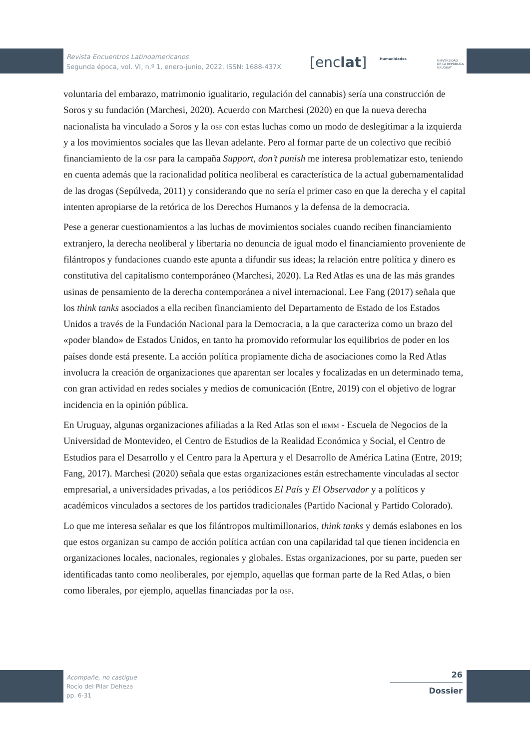Revista Encuentros Latinoamericanos
Segunda época, vol. VI, n.º 1, enero-junio, 2022, ISSN: 1688-437X
[enclat] Humanidades
UNIVERSIDAD
DE LA REPÚBLICA
URUGUAY
voluntaria del embarazo, matrimonio igualitario, regulación del cannabis) sería una construcción de Soros y su fundación (Marchesi, 2020). Acuerdo con Marchesi (2020) en que la nueva derecha nacionalista ha vinculado a Soros y la osf con estas luchas como un modo de deslegitimar a la izquierda y a los movimientos sociales que las llevan adelante. Pero al formar parte de un colectivo que recibió financiamiento de la osf para la campaña Support, don’t punish me interesa problematizar esto, teniendo en cuenta además que la racionalidad política neoliberal es característica de la actual gubernamentalidad de las drogas (Sepúlveda, 2011) y considerando que no sería el primer caso en que la derecha y el capital intenten apropiarse de la retórica de los Derechos Humanos y la defensa de la democracia.
Pese a generar cuestionamientos a las luchas de movimientos sociales cuando reciben financiamiento extranjero, la derecha neoliberal y libertaria no denuncia de igual modo el financiamiento proveniente de filántropos y fundaciones cuando este apunta a difundir sus ideas; la relación entre política y dinero es constitutiva del capitalismo contemporáneo (Marchesi, 2020). La Red Atlas es una de las más grandes usinas de pensamiento de la derecha contemporánea a nivel internacional. Lee Fang (2017) señala que los think tanks asociados a ella reciben financiamiento del Departamento de Estado de los Estados Unidos a través de la Fundación Nacional para la Democracia, a la que caracteriza como un brazo del «poder blando» de Estados Unidos, en tanto ha promovido reformular los equilibrios de poder en los países donde está presente. La acción política propiamente dicha de asociaciones como la Red Atlas involucra la creación de organizaciones que aparentan ser locales y focalizadas en un determinado tema, con gran actividad en redes sociales y medios de comunicación (Entre, 2019) con el objetivo de lograr incidencia en la opinión pública.
En Uruguay, algunas organizaciones afiliadas a la Red Atlas son el iemm - Escuela de Negocios de la Universidad de Montevideo, el Centro de Estudios de la Realidad Económica y Social, el Centro de Estudios para el Desarrollo y el Centro para la Apertura y el Desarrollo de América Latina (Entre, 2019; Fang, 2017). Marchesi (2020) señala que estas organizaciones están estrechamente vinculadas al sector empresarial, a universidades privadas, a los periódicos El País y El Observador y a políticos y académicos vinculados a sectores de los partidos tradicionales (Partido Nacional y Partido Colorado).
Lo que me interesa señalar es que los filántropos multimillonarios, think tanks y demás eslabones en los que estos organizan su campo de acción política actúan con una capilaridad tal que tienen incidencia en organizaciones locales, nacionales, regionales y globales. Estas organizaciones, por su parte, pueden ser identificadas tanto como neoliberales, por ejemplo, aquellas que forman parte de la Red Atlas, o bien como liberales, por ejemplo, aquellas financiadas por la osf.
Acompañe, no castigue
Rocío del Pilar Deheza
pp. 6-31
26
Dossier